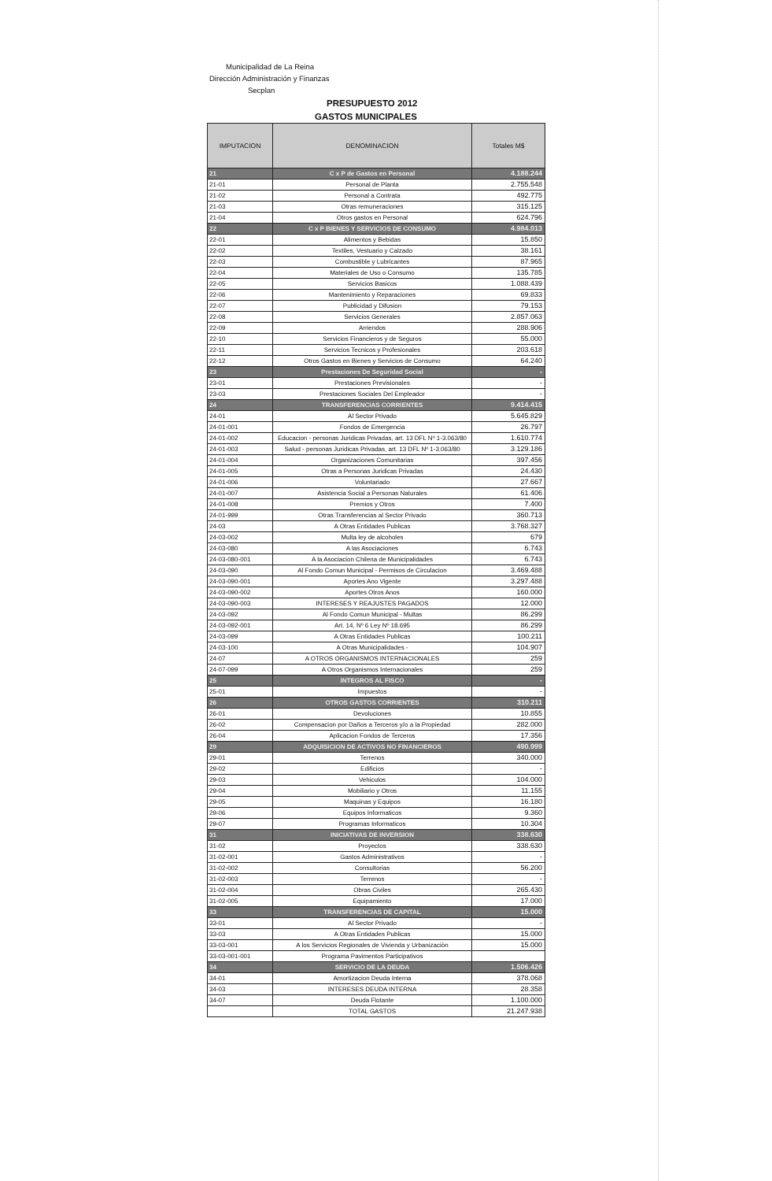Municipalidad de La Reina
Dirección Administración y Finanzas
Secplan
PRESUPUESTO 2012
GASTOS MUNICIPALES
| IMPUTACION | DENOMINACION | Totales M$ |
| --- | --- | --- |
| 21 | C x P de Gastos en Personal | 4.188.244 |
| 21-01 | Personal de Planta | 2.755.548 |
| 21-02 | Personal a Contrata | 492.775 |
| 21-03 | Otras remuneraciones | 315.125 |
| 21-04 | Otros gastos en Personal | 624.796 |
| 22 | C x P BIENES Y SERVICIOS DE CONSUMO | 4.984.013 |
| 22-01 | Alimentos y Bebidas | 15.850 |
| 22-02 | Textiles, Vestuario y Calzado | 38.161 |
| 22-03 | Combustible y Lubricantes | 87.965 |
| 22-04 | Materiales de Uso o Consumo | 135.785 |
| 22-05 | Servicios Basicos | 1.088.439 |
| 22-06 | Mantenimiento y Reparaciones | 69.833 |
| 22-07 | Publicidad y Difusion | 79.153 |
| 22-08 | Servicios Generales | 2.857.063 |
| 22-09 | Arriendos | 288.906 |
| 22-10 | Servicios Financieros y de Seguros | 55.000 |
| 22-11 | Servicios Tecnicos y Profesionales | 203.618 |
| 22-12 | Otros Gastos en Bienes y Servicios de Consumo | 64.240 |
| 23 | Prestaciones De Seguridad Social | - |
| 23-01 | Prestaciones Previsionales | - |
| 23-03 | Prestaciones Sociales Del Empleador | - |
| 24 | TRANSFERENCIAS CORRIENTES | 9.414.415 |
| 24-01 | Al Sector Privado | 5.645.829 |
| 24-01-001 | Fondos de Emergencia | 26.797 |
| 24-01-002 | Educacion - personas Juridicas Privadas, art. 13 DFL Nº 1-3.063/80 | 1.610.774 |
| 24-01-003 | Salud - personas Juridicas Privadas, art. 13 DFL Nº 1-3.063/80 | 3.129.186 |
| 24-01-004 | Organizaciones Comunitarias | 397.456 |
| 24-01-005 | Otras a Personas Juridicas Privadas | 24.430 |
| 24-01-006 | Voluntariado | 27.667 |
| 24-01-007 | Asistencia Social a Personas Naturales | 61.406 |
| 24-01-008 | Premios y Otros | 7.400 |
| 24-01-999 | Otras Transferencias al Sector Privado | 360.713 |
| 24-03 | A Otras Entidades Publicas | 3.768.327 |
| 24-03-002 | Multa ley de alcoholes | 679 |
| 24-03-080 | A las Asociaciones | 6.743 |
| 24-03-080-001 | A la Asociacion Chilena de Municipalidades | 6.743 |
| 24-03-090 | Al Fondo Comun Municipal - Permisos de Circulacion | 3.469.488 |
| 24-03-090-001 | Aportes Ano Vigente | 3.297.488 |
| 24-03-090-002 | Aportes Otros Anos | 160.000 |
| 24-03-090-003 | INTERESES Y REAJUSTES PAGADOS | 12.000 |
| 24-03-092 | Al Fondo Comun Municipal - Multas | 86.299 |
| 24-03-092-001 | Art. 14, Nº 6 Ley Nº 18.695 | 86.299 |
| 24-03-099 | A Otras Entidades Publicas | 100.211 |
| 24-03-100 | A Otras Municipalidades - | 104.907 |
| 24-07 | A OTROS ORGANISMOS INTERNACIONALES | 259 |
| 24-07-099 | A Otros Organismos Internacionales | 259 |
| 25 | INTEGROS AL FISCO | - |
| 25-01 | Impuestos | - |
| 26 | OTROS GASTOS CORRIENTES | 310.211 |
| 26-01 | Devoluciones | 10.855 |
| 26-02 | Compensacion por Daños a Terceros y/o a la Propiedad | 282.000 |
| 26-04 | Aplicacion Fondos de Terceros | 17.356 |
| 29 | ADQUISICION DE ACTIVOS NO FINANCIEROS | 490.999 |
| 29-01 | Terrenos | 340.000 |
| 29-02 | Edificios | - |
| 29-03 | Vehiculos | 104.000 |
| 29-04 | Mobiliario y Otros | 11.155 |
| 29-05 | Maquinas y Equipos | 16.180 |
| 29-06 | Equipos Informaticos | 9.360 |
| 29-07 | Programas Informaticos | 10.304 |
| 31 | INICIATIVAS DE INVERSION | 338.630 |
| 31-02 | Proyectos | 338.630 |
| 31-02-001 | Gastos Administrativos | - |
| 31-02-002 | Consultorias | 56.200 |
| 31-02-003 | Terrenos | - |
| 31-02-004 | Obras Civiles | 265.430 |
| 31-02-005 | Equipamiento | 17.000 |
| 33 | TRANSFERENCIAS DE CAPITAL | 15.000 |
| 33-01 | Al Sector Privado | - |
| 33-03 | A Otras Entidades Publicas | 15.000 |
| 33-03-001 | A los Servicios Regionales de Vivienda y Urbanizaciòn | 15.000 |
| 33-03-001-001 | Programa Pavimentos Participativos | |
| 34 | SERVICIO DE LA DEUDA | 1.506.426 |
| 34-01 | Amortizacion Deuda Interna | 378.068 |
| 34-03 | INTERESES DEUDA INTERNA | 28.358 |
| 34-07 | Deuda Flotante | 1.100.000 |
| | TOTAL GASTOS | 21.247.938 |